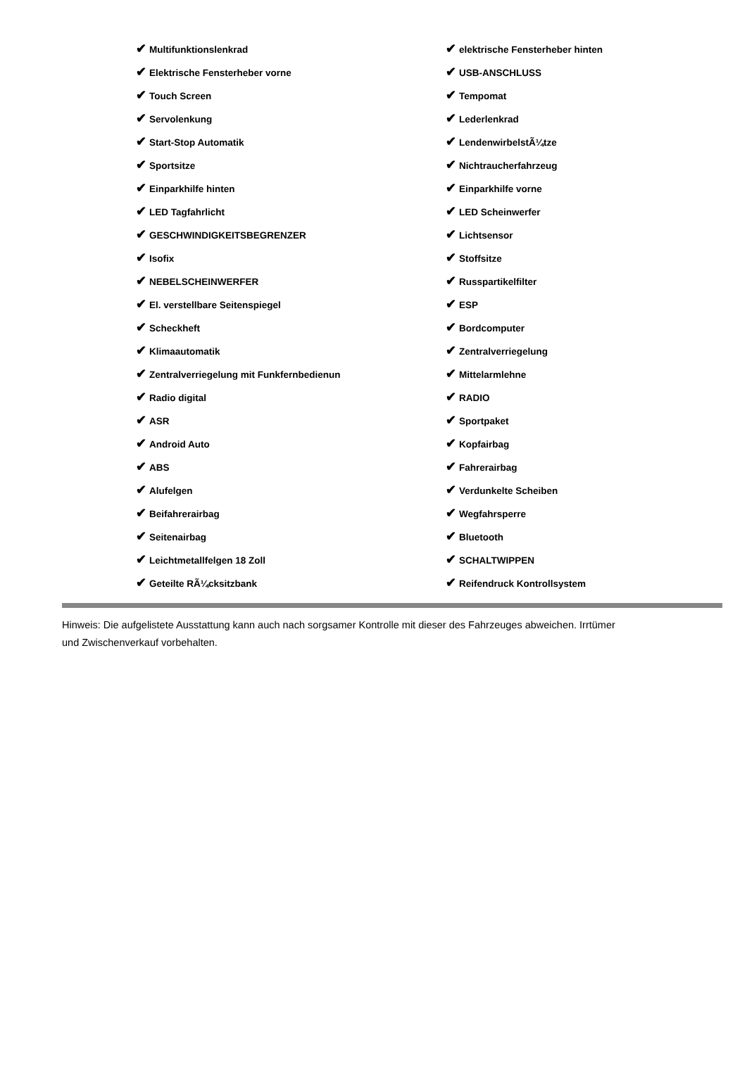| ✔ Multifunktionslenkrad | ✔ elektrische Fensterheber hinten |
| ✔ Elektrische Fensterheber vorne | ✔ USB-ANSCHLUSS |
| ✔ Touch Screen | ✔ Tempomat |
| ✔ Servolenkung | ✔ Lederlenkrad |
| ✔ Start-Stop Automatik | ✔ LendenwirbelstÃ¼tze |
| ✔ Sportsitze | ✔ Nichtraucherfahrzeug |
| ✔ Einparkhilfe hinten | ✔ Einparkhilfe vorne |
| ✔ LED Tagfahrlicht | ✔ LED Scheinwerfer |
| ✔ GESCHWINDIGKEITSBEGRENZER | ✔ Lichtsensor |
| ✔ Isofix | ✔ Stoffsitze |
| ✔ NEBELSCHEINWERFER | ✔ Russpartikelfilter |
| ✔ El. verstellbare Seitenspiegel | ✔ ESP |
| ✔ Scheckheft | ✔ Bordcomputer |
| ✔ Klimaautomatik | ✔ Zentralverriegelung |
| ✔ Zentralverriegelung mit Funkfernbedienun | ✔ Mittelarmlehne |
| ✔ Radio digital | ✔ RADIO |
| ✔ ASR | ✔ Sportpaket |
| ✔ Android Auto | ✔ Kopfairbag |
| ✔ ABS | ✔ Fahrerairbag |
| ✔ Alufelgen | ✔ Verdunkelte Scheiben |
| ✔ Beifahrerairbag | ✔ Wegfahrsperre |
| ✔ Seitenairbag | ✔ Bluetooth |
| ✔ Leichtmetallfelgen 18 Zoll | ✔ SCHALTWIPPEN |
| ✔ Geteilte RÃ¼cksitzbank | ✔ Reifendruck Kontrollsystem |
Hinweis: Die aufgelistete Ausstattung kann auch nach sorgsamer Kontrolle mit dieser des Fahrzeuges abweichen. Irrtümer und Zwischenverkauf vorbehalten.